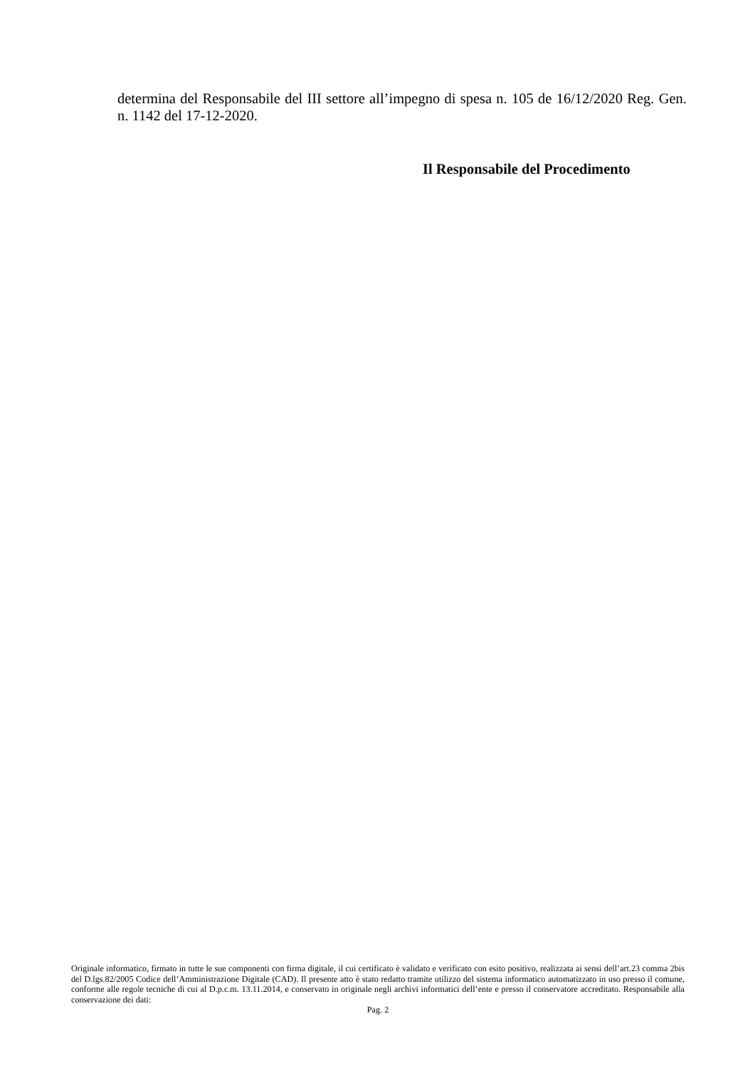determina del Responsabile del III settore all’impegno di spesa n. 105 de 16/12/2020 Reg. Gen. n. 1142 del 17-12-2020.
Il Responsabile del Procedimento
Originale informatico, firmato in tutte le sue componenti con firma digitale, il cui certificato è validato e verificato con esito positivo, realizzata ai sensi dell’art.23 comma 2bis del D.lgs.82/2005 Codice dell’Amministrazione Digitale (CAD). Il presente atto è stato redatto tramite utilizzo del sistema informatico automatizzato in uso presso il comune, conforme alle regole tecniche di cui al D.p.c.m. 13.11.2014, e conservato in originale negli archivi informatici dell’ente e presso il conservatore accreditato. Responsabile alla conservazione dei dati:
Pag. 2